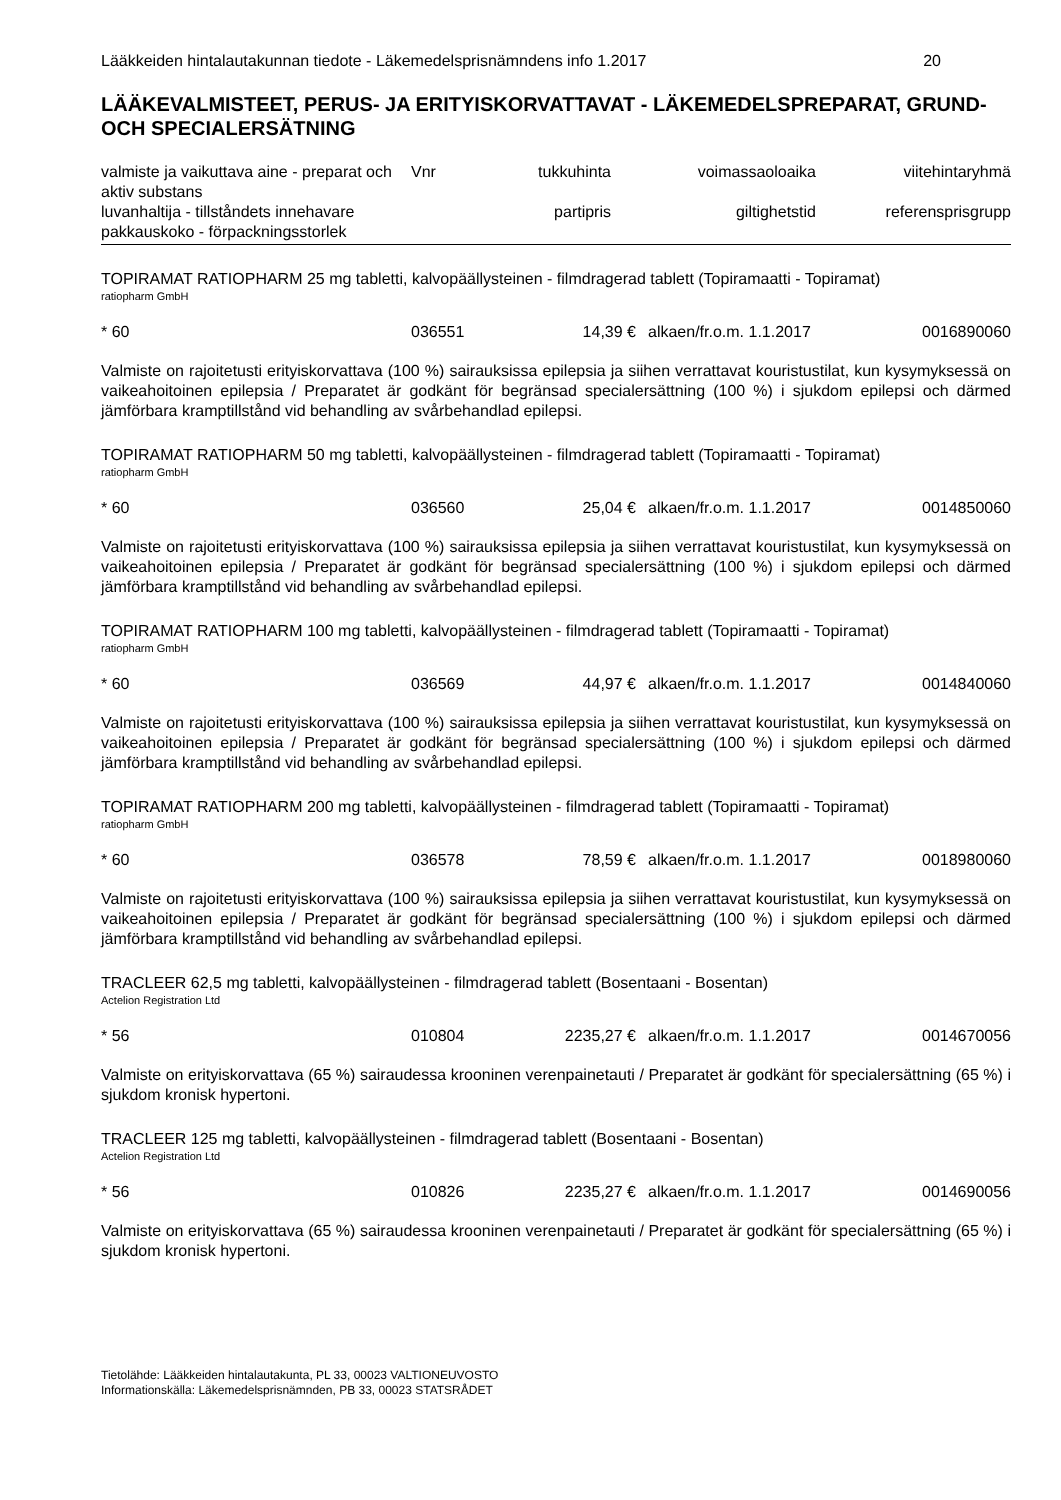Lääkkeiden hintalautakunnan tiedote - Läkemedelsprisnämndens info 1.2017 20
LÄÄKEVALMISTEET, PERUS- JA ERITYISKORVATTAVAT - LÄKEMEDELSPREPARAT, GRUND- OCH SPECIALERSÄTNING
| valmiste ja vaikuttava aine - preparat och aktiv substans | Vnr | tukkuhinta | voimassaoloaika | viitehintaryhmä |
| --- | --- | --- | --- | --- |
| luvanhaltija - tillståndets innehavare | | partipris | giltighetstid | referensprisgrupp |
| pakkauskoko - förpackningsstorlek | | | | |
TOPIRAMAT RATIOPHARM 25 mg tabletti, kalvopäällysteinen - filmdragerad tablett (Topiramaatti - Topiramat)
ratiopharm GmbH
| * 60 | 036551 | 14,39 € | alkaen/fr.o.m. 1.1.2017 | 0016890060 |
Valmiste on rajoitetusti erityiskorvattava (100 %) sairauksissa epilepsia ja siihen verrattavat kouristustilat, kun kysymyksessä on vaikeahoitoinen epilepsia / Preparatet är godkänt för begränsad specialersättning (100 %) i sjukdom epilepsi och därmed jämförbara kramptillstånd vid behandling av svårbehandlad epilepsi.
TOPIRAMAT RATIOPHARM 50 mg tabletti, kalvopäällysteinen - filmdragerad tablett (Topiramaatti - Topiramat)
ratiopharm GmbH
| * 60 | 036560 | 25,04 € | alkaen/fr.o.m. 1.1.2017 | 0014850060 |
Valmiste on rajoitetusti erityiskorvattava (100 %) sairauksissa epilepsia ja siihen verrattavat kouristustilat, kun kysymyksessä on vaikeahoitoinen epilepsia / Preparatet är godkänt för begränsad specialersättning (100 %) i sjukdom epilepsi och därmed jämförbara kramptillstånd vid behandling av svårbehandlad epilepsi.
TOPIRAMAT RATIOPHARM 100 mg tabletti, kalvopäällysteinen - filmdragerad tablett (Topiramaatti - Topiramat)
ratiopharm GmbH
| * 60 | 036569 | 44,97 € | alkaen/fr.o.m. 1.1.2017 | 0014840060 |
Valmiste on rajoitetusti erityiskorvattava (100 %) sairauksissa epilepsia ja siihen verrattavat kouristustilat, kun kysymyksessä on vaikeahoitoinen epilepsia / Preparatet är godkänt för begränsad specialersättning (100 %) i sjukdom epilepsi och därmed jämförbara kramptillstånd vid behandling av svårbehandlad epilepsi.
TOPIRAMAT RATIOPHARM 200 mg tabletti, kalvopäällysteinen - filmdragerad tablett (Topiramaatti - Topiramat)
ratiopharm GmbH
| * 60 | 036578 | 78,59 € | alkaen/fr.o.m. 1.1.2017 | 0018980060 |
Valmiste on rajoitetusti erityiskorvattava (100 %) sairauksissa epilepsia ja siihen verrattavat kouristustilat, kun kysymyksessä on vaikeahoitoinen epilepsia / Preparatet är godkänt för begränsad specialersättning (100 %) i sjukdom epilepsi och därmed jämförbara kramptillstånd vid behandling av svårbehandlad epilepsi.
TRACLEER 62,5 mg tabletti, kalvopäällysteinen - filmdragerad tablett (Bosentaani - Bosentan)
Actelion Registration Ltd
| * 56 | 010804 | 2235,27 € | alkaen/fr.o.m. 1.1.2017 | 0014670056 |
Valmiste on erityiskorvattava (65 %) sairaudessa krooninen verenpainetauti / Preparatet är godkänt för specialersättning (65 %) i sjukdom kronisk hypertoni.
TRACLEER 125 mg tabletti, kalvopäällysteinen - filmdragerad tablett (Bosentaani - Bosentan)
Actelion Registration Ltd
| * 56 | 010826 | 2235,27 € | alkaen/fr.o.m. 1.1.2017 | 0014690056 |
Valmiste on erityiskorvattava (65 %) sairaudessa krooninen verenpainetauti / Preparatet är godkänt för specialersättning (65 %) i sjukdom kronisk hypertoni.
Tietolähde: Lääkkeiden hintalautakunta, PL 33, 00023 VALTIONEUVOSTO
Informationskälla: Läkemedelsprisnämnden, PB 33, 00023 STATSRÅDET